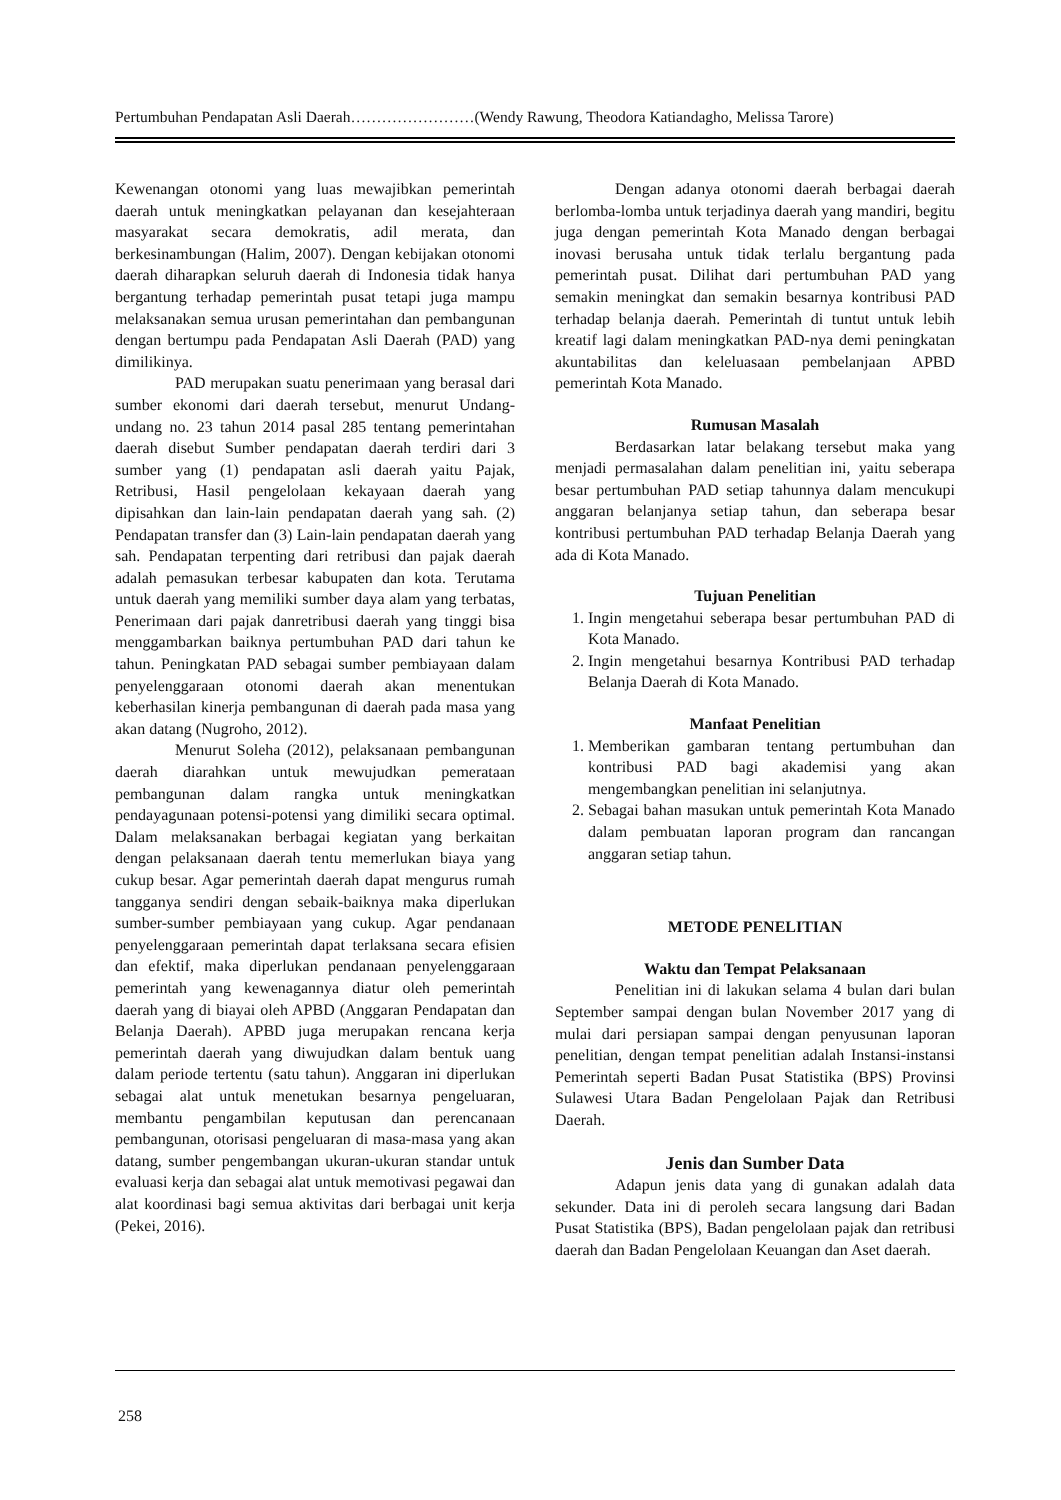Pertumbuhan Pendapatan Asli Daerah……………………(Wendy Rawung, Theodora Katiandagho, Melissa Tarore)
Kewenangan otonomi yang luas mewajibkan pemerintah daerah untuk meningkatkan pelayanan dan kesejahteraan masyarakat secara demokratis, adil merata, dan berkesinambungan (Halim, 2007). Dengan kebijakan otonomi daerah diharapkan seluruh daerah di Indonesia tidak hanya bergantung terhadap pemerintah pusat tetapi juga mampu melaksanakan semua urusan pemerintahan dan pembangunan dengan bertumpu pada Pendapatan Asli Daerah (PAD) yang dimilikinya.
PAD merupakan suatu penerimaan yang berasal dari sumber ekonomi dari daerah tersebut, menurut Undang-undang no. 23 tahun 2014 pasal 285 tentang pemerintahan daerah disebut Sumber pendapatan daerah terdiri dari 3 sumber yang (1) pendapatan asli daerah yaitu Pajak, Retribusi, Hasil pengelolaan kekayaan daerah yang dipisahkan dan lain-lain pendapatan daerah yang sah. (2) Pendapatan transfer dan (3) Lain-lain pendapatan daerah yang sah. Pendapatan terpenting dari retribusi dan pajak daerah adalah pemasukan terbesar kabupaten dan kota. Terutama untuk daerah yang memiliki sumber daya alam yang terbatas, Penerimaan dari pajak danretribusi daerah yang tinggi bisa menggambarkan baiknya pertumbuhan PAD dari tahun ke tahun. Peningkatan PAD sebagai sumber pembiayaan dalam penyelenggaraan otonomi daerah akan menentukan keberhasilan kinerja pembangunan di daerah pada masa yang akan datang (Nugroho, 2012).
Menurut Soleha (2012), pelaksanaan pembangunan daerah diarahkan untuk mewujudkan pemerataan pembangunan dalam rangka untuk meningkatkan pendayagunaan potensi-potensi yang dimiliki secara optimal. Dalam melaksanakan berbagai kegiatan yang berkaitan dengan pelaksanaan daerah tentu memerlukan biaya yang cukup besar. Agar pemerintah daerah dapat mengurus rumah tangganya sendiri dengan sebaik-baiknya maka diperlukan sumber-sumber pembiayaan yang cukup. Agar pendanaan penyelenggaraan pemerintah dapat terlaksana secara efisien dan efektif, maka diperlukan pendanaan penyelenggaraan pemerintah yang kewenagannya diatur oleh pemerintah daerah yang di biayai oleh APBD (Anggaran Pendapatan dan Belanja Daerah). APBD juga merupakan rencana kerja pemerintah daerah yang diwujudkan dalam bentuk uang dalam periode tertentu (satu tahun). Anggaran ini diperlukan sebagai alat untuk menetukan besarnya pengeluaran, membantu pengambilan keputusan dan perencanaan pembangunan, otorisasi pengeluaran di masa-masa yang akan datang, sumber pengembangan ukuran-ukuran standar untuk evaluasi kerja dan sebagai alat untuk memotivasi pegawai dan alat koordinasi bagi semua aktivitas dari berbagai unit kerja (Pekei, 2016).
Dengan adanya otonomi daerah berbagai daerah berlomba-lomba untuk terjadinya daerah yang mandiri, begitu juga dengan pemerintah Kota Manado dengan berbagai inovasi berusaha untuk tidak terlalu bergantung pada pemerintah pusat. Dilihat dari pertumbuhan PAD yang semakin meningkat dan semakin besarnya kontribusi PAD terhadap belanja daerah. Pemerintah di tuntut untuk lebih kreatif lagi dalam meningkatkan PAD-nya demi peningkatan akuntabilitas dan keleluasaan pembelanjaan APBD pemerintah Kota Manado.
Rumusan Masalah
Berdasarkan latar belakang tersebut maka yang menjadi permasalahan dalam penelitian ini, yaitu seberapa besar pertumbuhan PAD setiap tahunnya dalam mencukupi anggaran belanjanya setiap tahun, dan seberapa besar kontribusi pertumbuhan PAD terhadap Belanja Daerah yang ada di Kota Manado.
Tujuan Penelitian
1. Ingin mengetahui seberapa besar pertumbuhan PAD di Kota Manado.
2. Ingin mengetahui besarnya Kontribusi PAD terhadap Belanja Daerah di Kota Manado.
Manfaat Penelitian
1. Memberikan gambaran tentang pertumbuhan dan kontribusi PAD bagi akademisi yang akan mengembangkan penelitian ini selanjutnya.
2. Sebagai bahan masukan untuk pemerintah Kota Manado dalam pembuatan laporan program dan rancangan anggaran setiap tahun.
METODE PENELITIAN
Waktu dan Tempat Pelaksanaan
Penelitian ini di lakukan selama 4 bulan dari bulan September sampai dengan bulan November 2017 yang di mulai dari persiapan sampai dengan penyusunan laporan penelitian, dengan tempat penelitian adalah Instansi-instansi Pemerintah seperti Badan Pusat Statistika (BPS) Provinsi Sulawesi Utara Badan Pengelolaan Pajak dan Retribusi Daerah.
Jenis dan Sumber Data
Adapun jenis data yang di gunakan adalah data sekunder. Data ini di peroleh secara langsung dari Badan Pusat Statistika (BPS), Badan pengelolaan pajak dan retribusi daerah dan Badan Pengelolaan Keuangan dan Aset daerah.
258